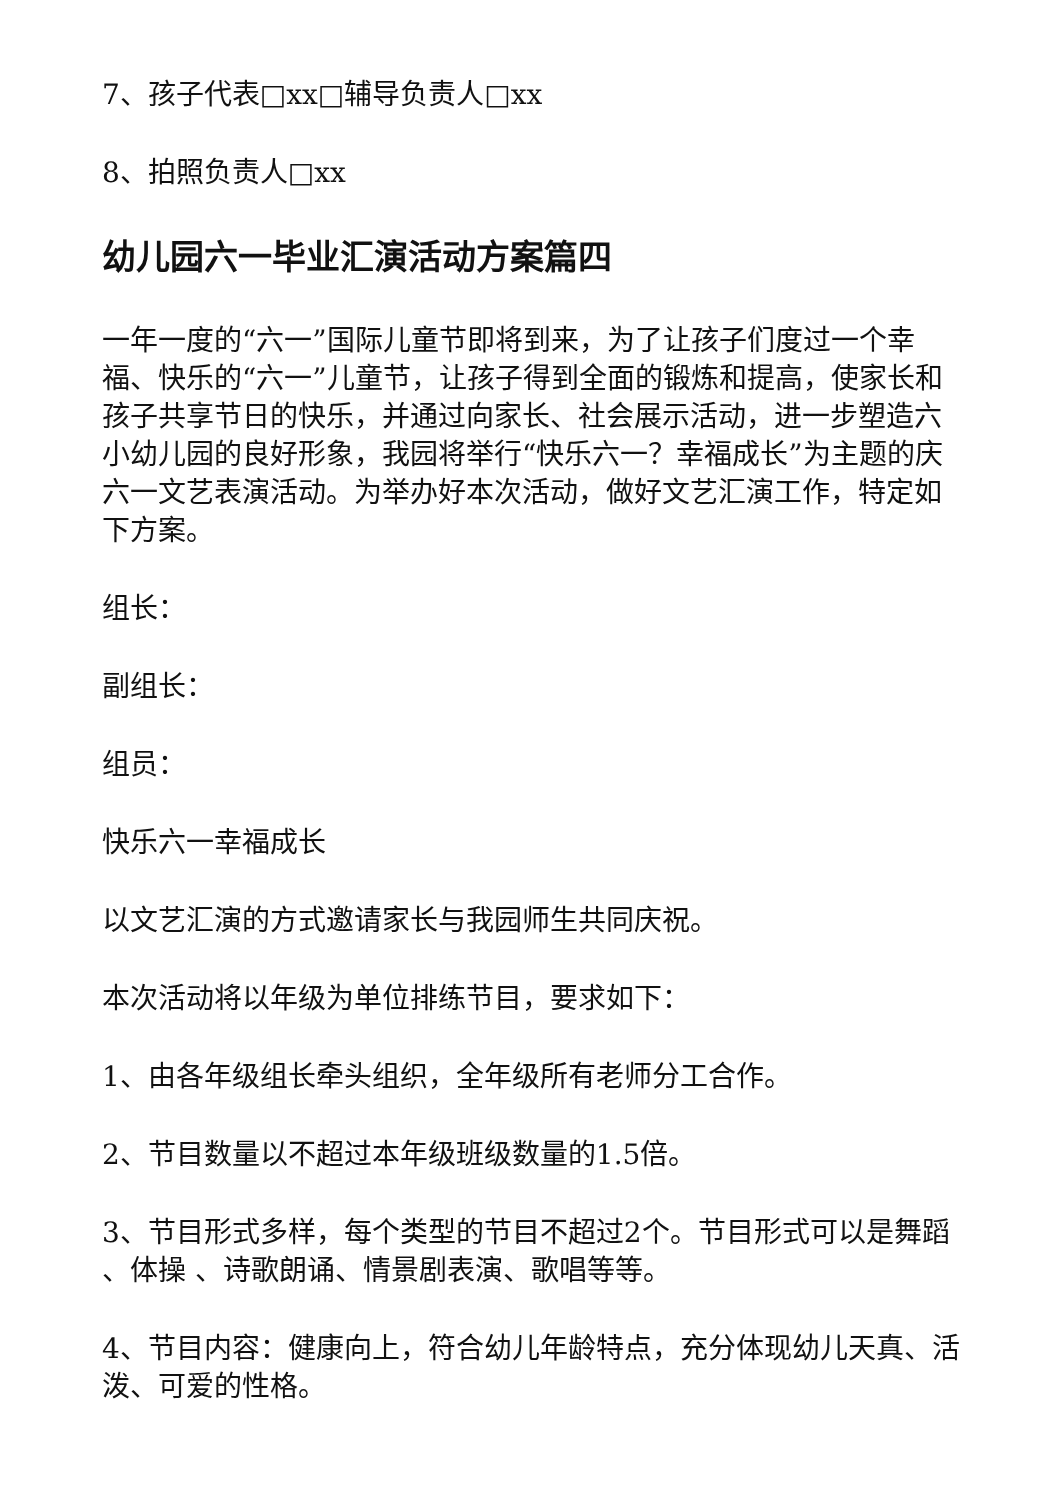7、孩子代表□xx□辅导负责人□xx
8、拍照负责人□xx
幼儿园六一毕业汇演活动方案篇四
一年一度的“六一”国际儿童节即将到来，为了让孩子们度过一个幸福、快乐的“六一”儿童节，让孩子得到全面的锻炼和提高，使家长和孩子共享节日的快乐，并通过向家长、社会展示活动，进一步塑造六小幼儿园的良好形象，我园将举行“快乐六一？幸福成长”为主题的庆六一文艺表演活动。为举办好本次活动，做好文艺汇演工作，特定如下方案。
组长：
副组长：
组员：
快乐六一幸福成长
以文艺汇演的方式邀请家长与我园师生共同庆祝。
本次活动将以年级为单位排练节目，要求如下：
1、由各年级组长牵头组织，全年级所有老师分工合作。
2、节目数量以不超过本年级班级数量的1.5倍。
3、节目形式多样，每个类型的节目不超过2个。节目形式可以是舞蹈 、体操 、诗歌朗诵、情景剧表演、歌唱等等。
4、节目内容：健康向上，符合幼儿年龄特点，充分体现幼儿天真、活泼、可爱的性格。